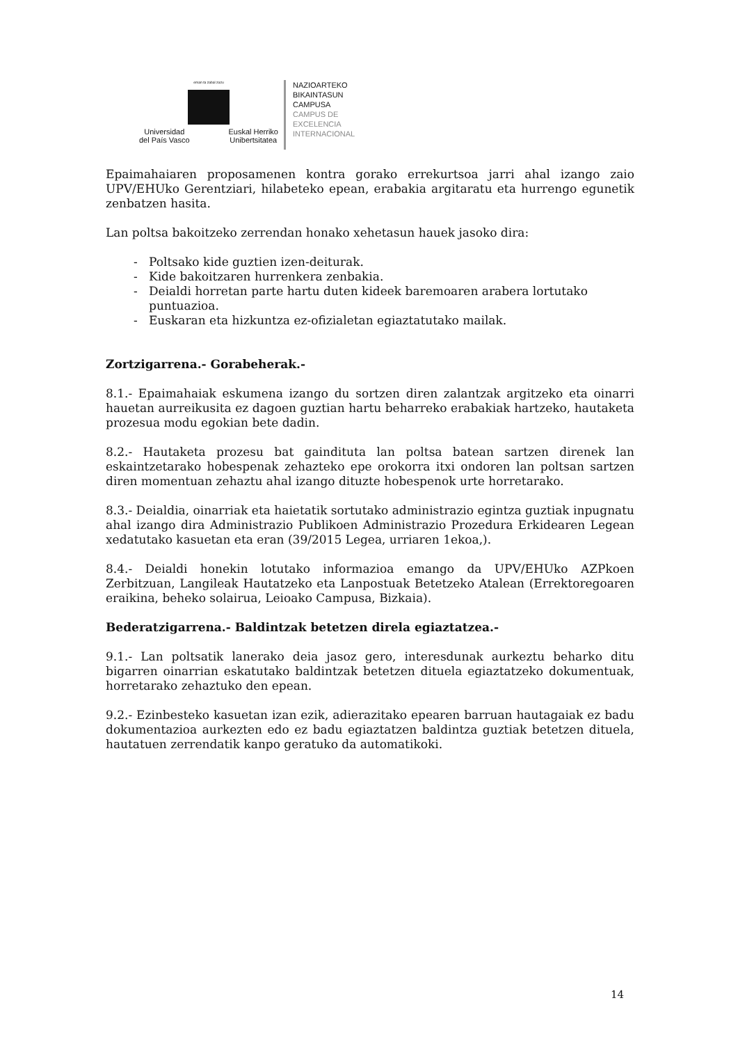eman ta zabal zazu
Universidad
del País Vasco Euskal Herriko
Unibertsitatea
NAZIOARTEKO
BIKAINTASUN
CAMPUSA
CAMPUS DE
EXCELENCIA
INTERNACIONAL
Epaimahaiaren proposamenen kontra gorako errekurtsoa jarri ahal izango zaio UPV/EHUko Gerentziari, hilabeteko epean, erabakia argitaratu eta hurrengo egunetik zenbatzen hasita.
Lan poltsa bakoitzeko zerrendan honako xehetasun hauek jasoko dira:
- Poltsako kide guztien izen-deiturak.
- Kide bakoitzaren hurrenkera zenbakia.
- Deialdi horretan parte hartu duten kideek baremoaren arabera lortutako puntuazioa.
- Euskaran eta hizkuntza ez-ofizialetan egiaztatutako mailak.
Zortzigarrena.- Gorabeherak.-
8.1.- Epaimahaiak eskumena izango du sortzen diren zalantzak argitzeko eta oinarri hauetan aurreikusita ez dagoen guztian hartu beharreko erabakiak hartzeko, hautaketa prozesua modu egokian bete dadin.
8.2.- Hautaketa prozesu bat gaindituta lan poltsa batean sartzen direnek lan eskaintzetarako hobespenak zehazteko epe orokorra itxi ondoren lan poltsan sartzen diren momentuan zehaztu ahal izango dituzte hobespenok urte horretarako.
8.3.- Deialdia, oinarriak eta haietatik sortutako administrazio egintza guztiak inpugnatu ahal izango dira Administrazio Publikoen Administrazio Prozedura Erkidearen Legean xedatutako kasuetan eta eran (39/2015 Legea, urriaren 1ekoa,).
8.4.- Deialdi honekin lotutako informazioa emango da UPV/EHUko AZPkoen Zerbitzuan, Langileak Hautatzeko eta Lanpostuak Betetzeko Atalean (Errektoregoaren eraikina, beheko solairua, Leioako Campusa, Bizkaia).
Bederatzigarrena.- Baldintzak betetzen direla egiaztatzea.-
9.1.- Lan poltsatik lanerako deia jasoz gero, interesdunak aurkeztu beharko ditu bigarren oinarrian eskatutako baldintzak betetzen dituela egiaztatzeko dokumentuak, horretarako zehaztuko den epean.
9.2.- Ezinbesteko kasuetan izan ezik, adierazitako epearen barruan hautagaiak ez badu dokumentazioa aurkezten edo ez badu egiaztatzen baldintza guztiak betetzen dituela, hautatuen zerrendatik kanpo geratuko da automatikoki.
14